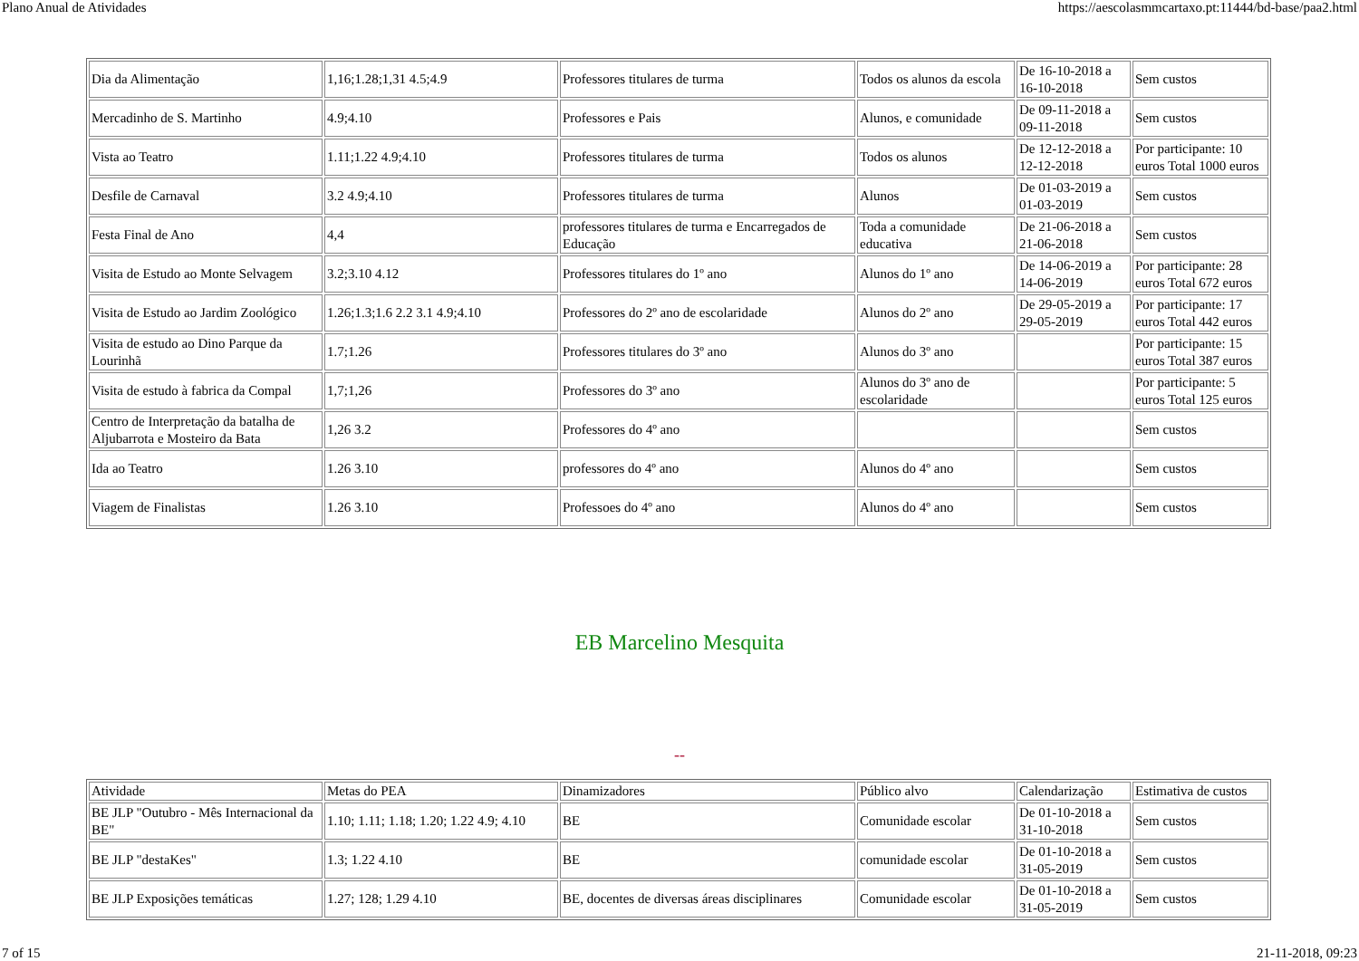Plano Anual de Atividades https://aescolasmmcartaxo.pt:11444/bd-base/paa2.html
| Dia da Alimentação | 1,16;1.28;1,31 4.5;4.9 | Professores titulares de turma | Todos os alunos da escola | De 16-10-2018 a 16-10-2018 | Sem custos |
| Mercadinho de S. Martinho | 4.9;4.10 | Professores e Pais | Alunos, e comunidade | De 09-11-2018 a 09-11-2018 | Sem custos |
| Vista ao Teatro | 1.11;1.22 4.9;4.10 | Professores titulares de turma | Todos os alunos | De 12-12-2018 a 12-12-2018 | Por participante: 10 euros Total 1000 euros |
| Desfile de Carnaval | 3.2 4.9;4.10 | Professores titulares de turma | Alunos | De 01-03-2019 a 01-03-2019 | Sem custos |
| Festa Final de Ano | 4,4 | professores titulares de turma e Encarregados de Educação | Toda a comunidade educativa | De 21-06-2018 a 21-06-2018 | Sem custos |
| Visita de Estudo ao Monte Selvagem | 3.2;3.10 4.12 | Professores titulares do 1º ano | Alunos do 1º ano | De 14-06-2019 a 14-06-2019 | Por participante: 28 euros Total 672 euros |
| Visita de Estudo ao Jardim Zoológico | 1.26;1.3;1.6 2.2 3.1 4.9;4.10 | Professores do 2º ano de escolaridade | Alunos do 2º ano | De 29-05-2019 a 29-05-2019 | Por participante: 17 euros Total 442 euros |
| Visita de estudo ao Dino Parque da Lourinhã | 1.7;1.26 | Professores titulares do 3º ano | Alunos do 3º ano | | Por participante: 15 euros Total 387 euros |
| Visita de estudo à fabrica da Compal | 1,7;1,26 | Professores do 3º ano | Alunos do 3º ano de escolaridade | | Por participante: 5 euros Total 125 euros |
| Centro de Interpretação da batalha de Aljubarrota e Mosteiro da Bata | 1,26 3.2 | Professores do 4º ano | | | Sem custos |
| Ida ao Teatro | 1.26 3.10 | professores do 4º ano | Alunos do 4º ano | | Sem custos |
| Viagem de Finalistas | 1.26 3.10 | Professoes do 4º ano | Alunos do 4º ano | | Sem custos |
EB Marcelino Mesquita
--
| Atividade | Metas do PEA | Dinamizadores | Público alvo | Calendarização | Estimativa de custos |
| --- | --- | --- | --- | --- | --- |
| BE JLP "Outubro - Mês Internacional da BE" | 1.10; 1.11; 1.18; 1.20; 1.22 4.9; 4.10 | BE | Comunidade escolar | De 01-10-2018 a 31-10-2018 | Sem custos |
| BE JLP "destaKes" | 1.3; 1.22 4.10 | BE | comunidade escolar | De 01-10-2018 a 31-05-2019 | Sem custos |
| BE JLP Exposições temáticas | 1.27; 128; 1.29 4.10 | BE, docentes de diversas áreas disciplinares | Comunidade escolar | De 01-10-2018 a 31-05-2019 | Sem custos |
7 of 15 21-11-2018, 09:23